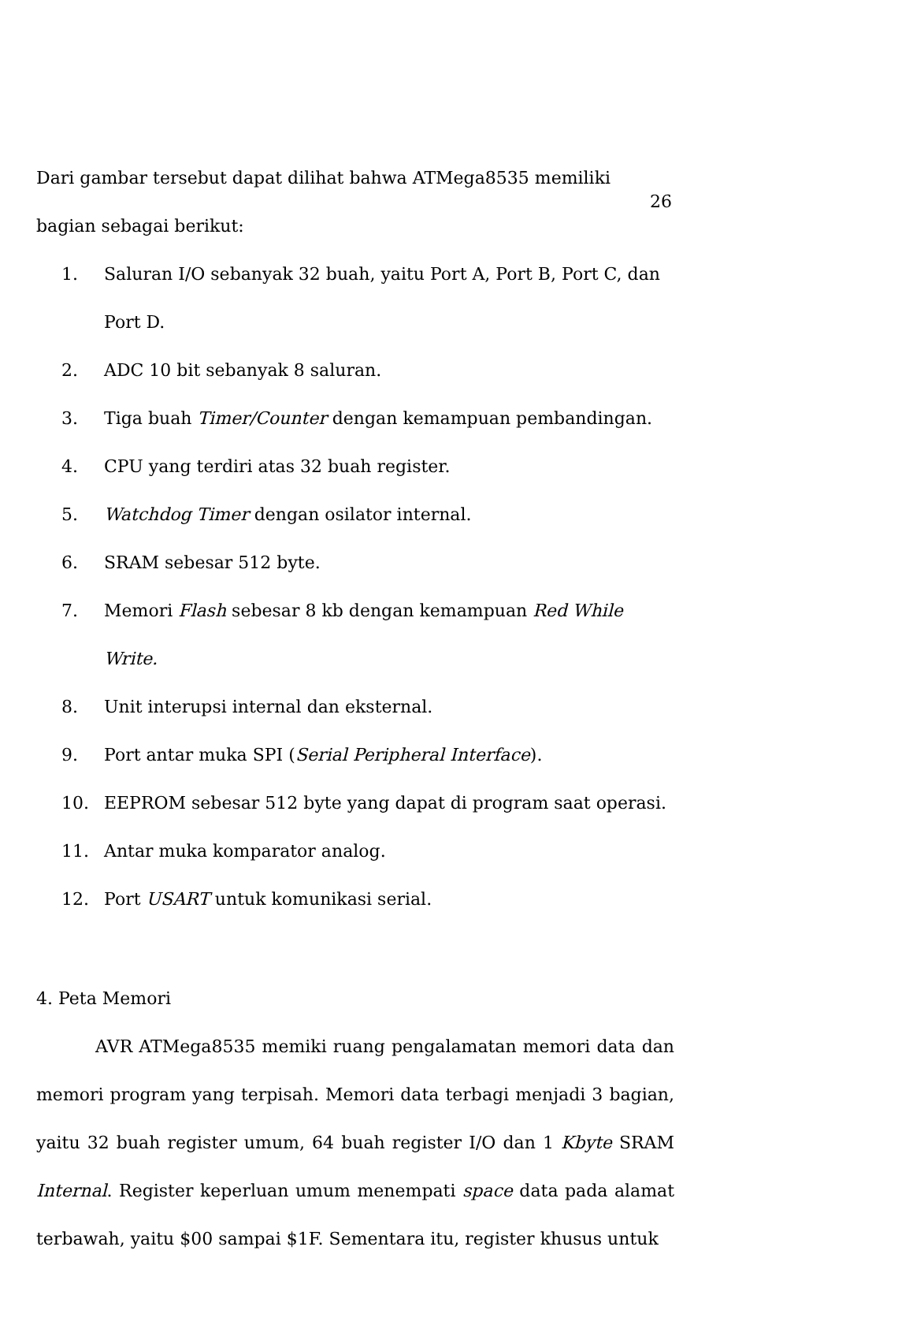26
Dari gambar tersebut dapat dilihat bahwa ATMega8535 memiliki bagian sebagai berikut:
1. Saluran I/O sebanyak 32 buah, yaitu Port A, Port B, Port C, dan Port D.
2. ADC 10 bit sebanyak 8 saluran.
3. Tiga buah Timer/Counter dengan kemampuan pembandingan.
4. CPU yang terdiri atas 32 buah register.
5. Watchdog Timer dengan osilator internal.
6. SRAM sebesar 512 byte.
7. Memori Flash sebesar 8 kb dengan kemampuan Red While Write.
8. Unit interupsi internal dan eksternal.
9. Port antar muka SPI (Serial Peripheral Interface).
10. EEPROM sebesar 512 byte yang dapat di program saat operasi.
11. Antar muka komparator analog.
12. Port USART untuk komunikasi serial.
4. Peta Memori
AVR ATMega8535 memiki ruang pengalamatan memori data dan memori program yang terpisah. Memori data terbagi menjadi 3 bagian, yaitu 32 buah register umum, 64 buah register I/O dan 1 Kbyte SRAM Internal. Register keperluan umum menempati space data pada alamat terbawah, yaitu $00 sampai $1F. Sementara itu, register khusus untuk